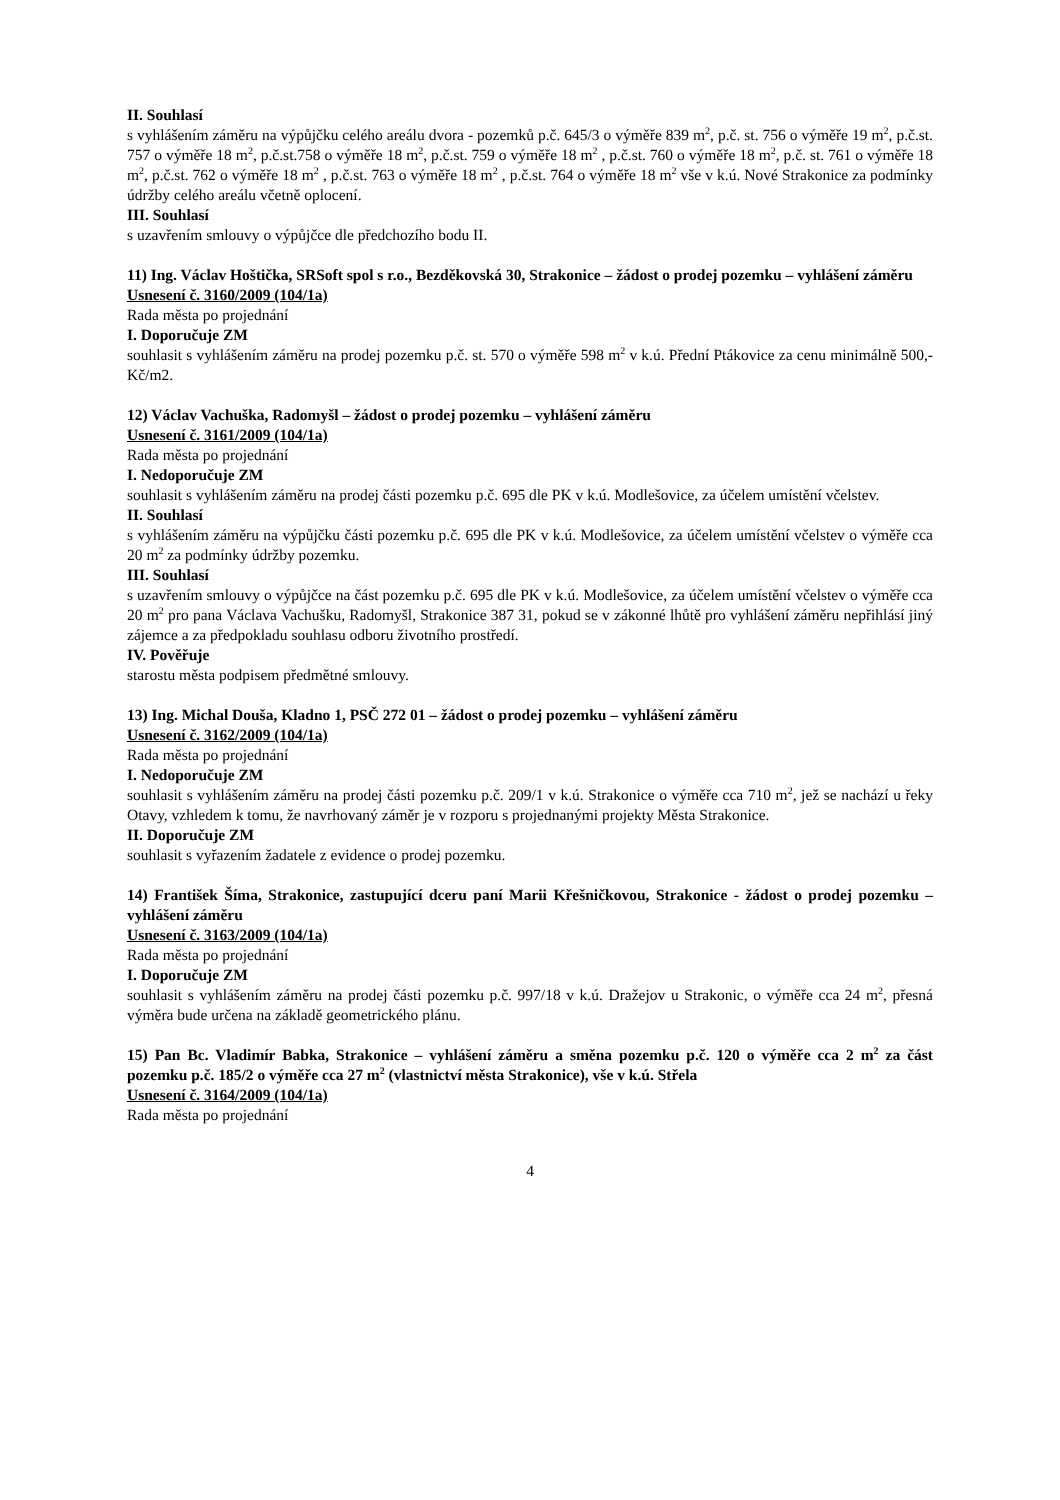II. Souhlasí
s vyhlášením záměru na výpůjčku celého areálu dvora - pozemků p.č. 645/3 o výměře 839 m<sup>2</sup>, p.č. st. 756 o výměře 19 m<sup>2</sup>, p.č.st. 757 o výměře 18 m<sup>2</sup>, p.č.st.758 o výměře 18 m<sup>2</sup>, p.č.st. 759 o výměře 18 m<sup>2</sup> , p.č.st. 760 o výměře 18 m<sup>2</sup>, p.č. st. 761 o výměře 18 m<sup>2</sup>, p.č.st. 762 o výměře 18 m<sup>2</sup> , p.č.st. 763 o výměře 18 m<sup>2</sup> , p.č.st. 764 o výměře 18 m<sup>2</sup> vše v k.ú. Nové Strakonice za podmínky údržby celého areálu včetně oplocení.
III. Souhlasí
s uzavřením smlouvy o výpůjčce dle předchozího bodu II.
11) Ing. Václav Hoštička, SRSoft spol s r.o., Bezděkovská 30, Strakonice – žádost o prodej pozemku – vyhlášení záměru
Usnesení č. 3160/2009 (104/1a)
Rada města po projednání
I. Doporučuje ZM
souhlasit s vyhlášením záměru na prodej pozemku p.č. st. 570 o výměře 598 m<sup>2</sup> v k.ú. Přední Ptákovice za cenu minimálně 500,-Kč/m2.
12) Václav Vachuška, Radomyšl – žádost o prodej pozemku – vyhlášení záměru
Usnesení č. 3161/2009 (104/1a)
Rada města po projednání
I. Nedoporučuje ZM
souhlasit s vyhlášením záměru na prodej části pozemku p.č. 695 dle PK v k.ú. Modlešovice, za účelem umístění včelstev.
II. Souhlasí
s vyhlášením záměru na výpůjčku části pozemku p.č. 695 dle PK v k.ú. Modlešovice, za účelem umístění včelstev o výměře cca 20 m<sup>2</sup> za podmínky údržby pozemku.
III. Souhlasí
s uzavřením smlouvy o výpůjčce na část pozemku p.č. 695 dle PK v k.ú. Modlešovice, za účelem umístění včelstev o výměře cca 20 m<sup>2</sup> pro pana Václava Vachušku, Radomyšl, Strakonice 387 31, pokud se v zákonné lhůtě pro vyhlášení záměru nepřihlásí jiný zájemce a za předpokladu souhlasu odboru životního prostředí.
IV. Pověřuje
starostu města podpisem předmětné smlouvy.
13) Ing. Michal Douša, Kladno 1, PSČ 272 01 – žádost o prodej pozemku – vyhlášení záměru
Usnesení č. 3162/2009 (104/1a)
Rada města po projednání
I. Nedoporučuje ZM
souhlasit s vyhlášením záměru na prodej části pozemku p.č. 209/1 v k.ú. Strakonice o výměře cca 710 m<sup>2</sup>, jež se nachází u řeky Otavy, vzhledem k tomu, že navrhovaný záměr je v rozporu s projednanými projekty Města Strakonice.
II. Doporučuje ZM
souhlasit s vyřazením žadatele z evidence o prodej pozemku.
14) František Šíma, Strakonice, zastupující dceru paní Marii Křešničkovou, Strakonice - žádost o prodej pozemku – vyhlášení záměru
Usnesení č. 3163/2009 (104/1a)
Rada města po projednání
I. Doporučuje ZM
souhlasit s vyhlášením záměru na prodej části pozemku p.č. 997/18 v k.ú. Dražejov u Strakonic, o výměře cca 24 m<sup>2</sup>, přesná výměra bude určena na základě geometrického plánu.
15) Pan Bc. Vladimír Babka, Strakonice – vyhlášení záměru a směna pozemku p.č. 120 o výměře cca 2 m<sup>2</sup> za část pozemku p.č. 185/2 o výměře cca 27 m<sup>2</sup> (vlastnictví města Strakonice), vše v k.ú. Střela
Usnesení č. 3164/2009 (104/1a)
Rada města po projednání
4